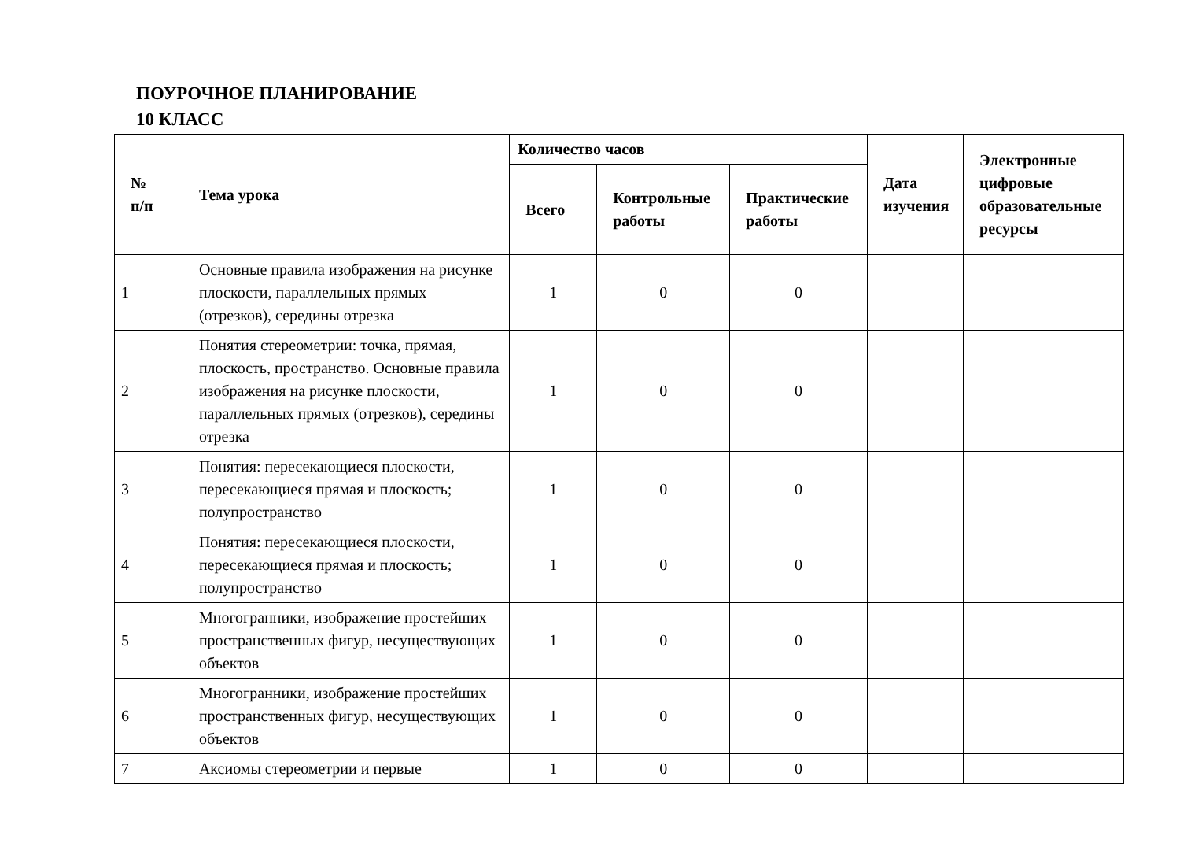ПОУРОЧНОЕ ПЛАНИРОВАНИЕ
10 КЛАСС
| № п/п | Тема урока | Количество часов | | | Дата изучения | Электронные цифровые образовательные ресурсы |
| --- | --- | --- | --- | --- | --- | --- |
| | | Всего | Контрольные работы | Практические работы | | |
| 1 | Основные правила изображения на рисунке плоскости, параллельных прямых (отрезков), середины отрезка | 1 | 0 | 0 | | |
| 2 | Понятия стереометрии: точка, прямая, плоскость, пространство. Основные правила изображения на рисунке плоскости, параллельных прямых (отрезков), середины отрезка | 1 | 0 | 0 | | |
| 3 | Понятия: пересекающиеся плоскости, пересекающиеся прямая и плоскость; полупространство | 1 | 0 | 0 | | |
| 4 | Понятия: пересекающиеся плоскости, пересекающиеся прямая и плоскость; полупространство | 1 | 0 | 0 | | |
| 5 | Многогранники, изображение простейших пространственных фигур, несуществующих объектов | 1 | 0 | 0 | | |
| 6 | Многогранники, изображение простейших пространственных фигур, несуществующих объектов | 1 | 0 | 0 | | |
| 7 | Аксиомы стереометрии и первые | 1 | 0 | 0 | | |